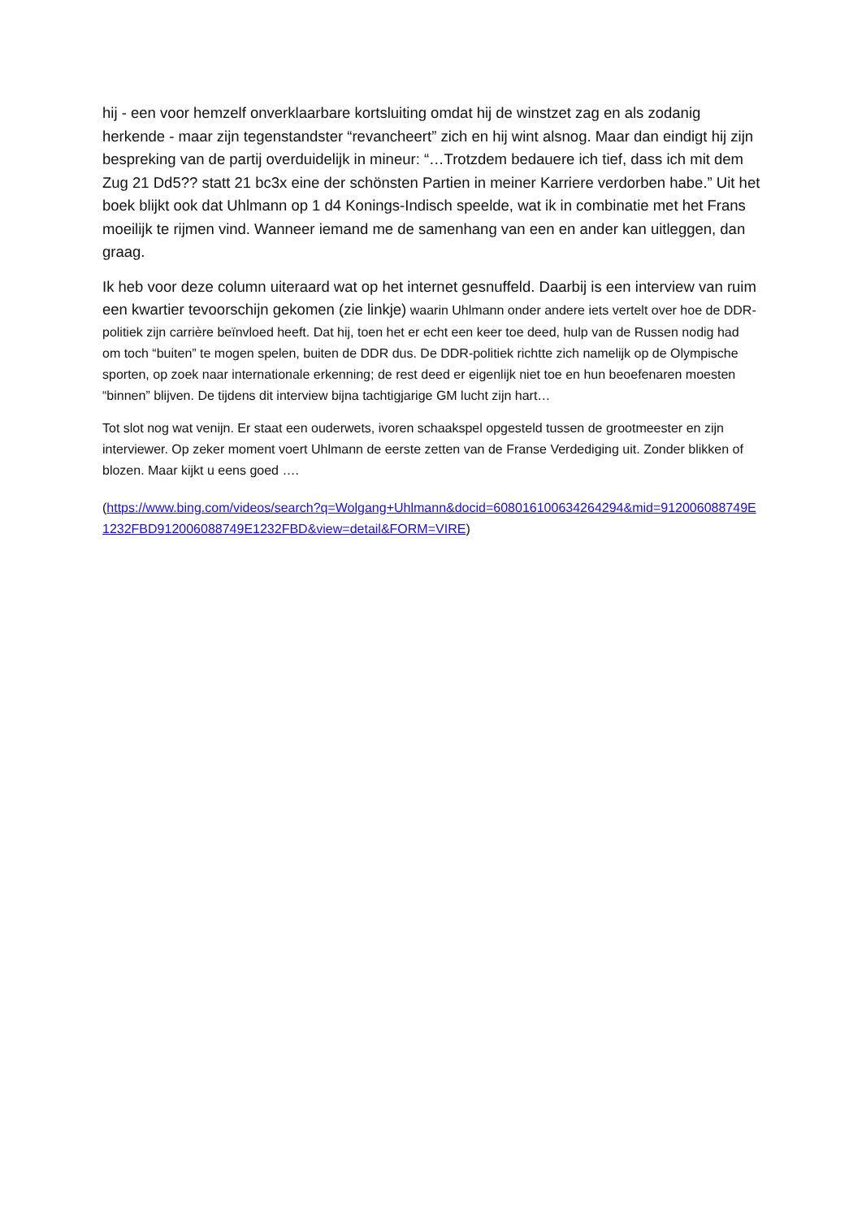hij - een voor hemzelf onverklaarbare kortsluiting omdat hij de winstzet zag en als zodanig herkende - maar zijn tegenstandster “revancheert” zich en hij wint alsnog. Maar dan eindigt hij zijn bespreking van de partij overduidelijk in mineur: “…Trotzdem bedauere ich tief, dass ich mit dem Zug 21 Dd5?? statt 21 bc3x eine der schönsten Partien in meiner Karriere verdorben habe.” Uit het boek blijkt ook dat Uhlmann op 1 d4 Konings-Indisch speelde, wat ik in combinatie met het Frans moeilijk te rijmen vind. Wanneer iemand me de samenhang van een en ander kan uitleggen, dan graag.
Ik heb voor deze column uiteraard wat op het internet gesnuffeld. Daarbij is een interview van ruim een kwartier tevoorschijn gekomen (zie linkje) waarin Uhlmann onder andere iets vertelt over hoe de DDR-politiek zijn carrière beïnvloed heeft. Dat hij, toen het er echt een keer toe deed, hulp van de Russen nodig had om toch “buiten” te mogen spelen, buiten de DDR dus. De DDR-politiek richtte zich namelijk op de Olympische sporten, op zoek naar internationale erkenning; de rest deed er eigenlijk niet toe en hun beoefenaren moesten “binnen” blijven. De tijdens dit interview bijna tachtigjarige GM lucht zijn hart…
Tot slot nog wat venijn. Er staat een ouderwets, ivoren schaakspel opgesteld tussen de grootmeester en zijn interviewer. Op zeker moment voert Uhlmann de eerste zetten van de Franse Verdediging uit. Zonder blikken of blozen. Maar kijkt u eens goed ….
(https://www.bing.com/videos/search?q=Wolgang+Uhlmann&docid=608016100634264294&mid=912006088749E1232FBD912006088749E1232FBD&view=detail&FORM=VIRE)